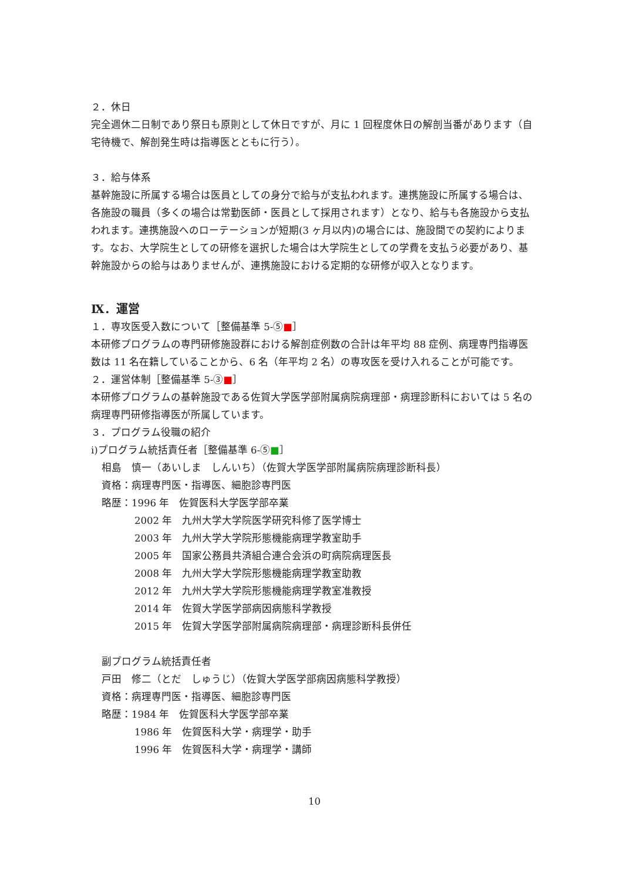２．休日
完全週休二日制であり祭日も原則として休日ですが、月に 1 回程度休日の解剖当番があります（自宅待機で、解剖発生時は指導医とともに行う）。
３．給与体系
基幹施設に所属する場合は医員としての身分で給与が支払われます。連携施設に所属する場合は、各施設の職員（多くの場合は常勤医師・医員として採用されます）となり、給与も各施設から支払われます。連携施設へのローテーションが短期(3 ヶ月以内)の場合には、施設間での契約によります。なお、大学院生としての研修を選択した場合は大学院生としての学費を支払う必要があり、基幹施設からの給与はありませんが、連携施設における定期的な研修が収入となります。
Ⅸ．運営
１．専攻医受入数について［整備基準 5-⑤■］
本研修プログラムの専門研修施設群における解剖症例数の合計は年平均 88 症例、病理専門指導医数は 11 名在籍していることから、6 名（年平均 2 名）の専攻医を受け入れることが可能です。
２．運営体制［整備基準 5-③■］
本研修プログラムの基幹施設である佐賀大学医学部附属病院病理部・病理診断科においては 5 名の病理専門研修指導医が所属しています。
３．プログラム役職の紹介
i)プログラム統括責任者［整備基準 6-⑤■］
相島　慎一（あいしま　しんいち）（佐賀大学医学部附属病院病理診断科長）
資格：病理専門医・指導医、細胞診専門医
略歴：1996 年　佐賀医科大学医学部卒業
2002 年　九州大学大学院医学研究科修了医学博士
2003 年　九州大学大学院形態機能病理学教室助手
2005 年　国家公務員共済組合連合会浜の町病院病理医長
2008 年　九州大学大学院形態機能病理学教室助教
2012 年　九州大学大学院形態機能病理学教室准教授
2014 年　佐賀大学医学部病因病態科学教授
2015 年　佐賀大学医学部附属病院病理部・病理診断科長併任
副プログラム統括責任者
戸田　修二（とだ　しゅうじ）（佐賀大学医学部病因病態科学教授）
資格：病理専門医・指導医、細胞診専門医
略歴：1984 年　佐賀医科大学医学部卒業
1986 年　佐賀医科大学・病理学・助手
1996 年　佐賀医科大学・病理学・講師
10